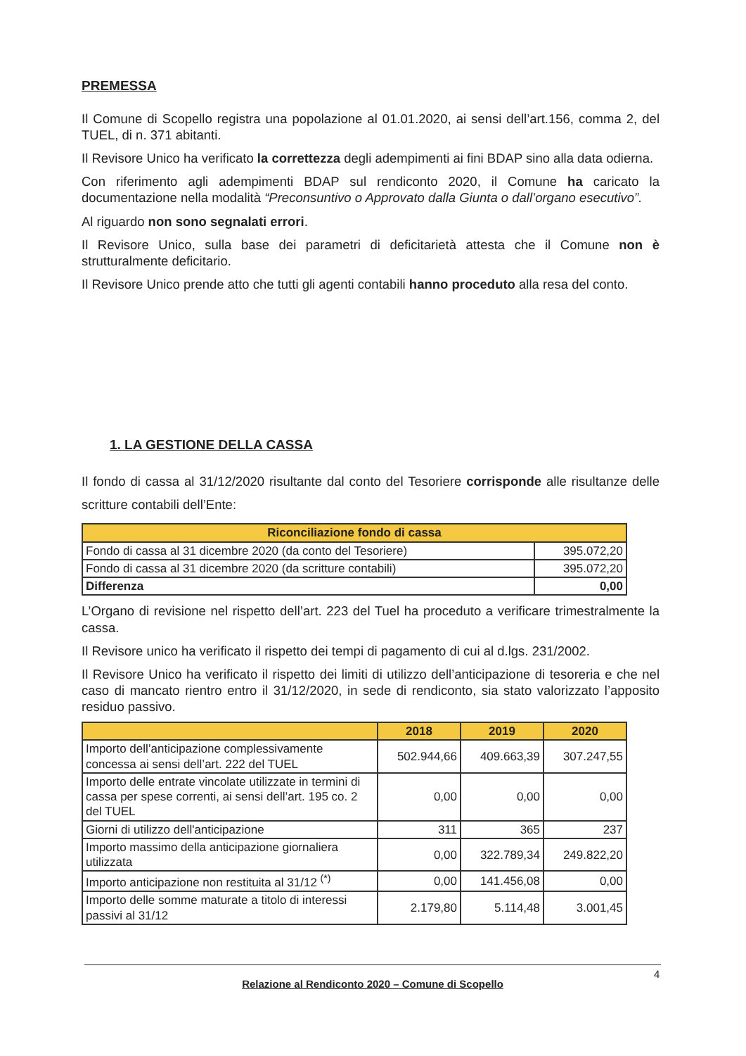PREMESSA
Il Comune di Scopello registra una popolazione al 01.01.2020, ai sensi dell’art.156, comma 2, del TUEL, di n. 371 abitanti.
Il Revisore Unico ha verificato la correttezza degli adempimenti ai fini BDAP sino alla data odierna.
Con riferimento agli adempimenti BDAP sul rendiconto 2020, il Comune ha caricato la documentazione nella modalità “Preconsuntivo o Approvato dalla Giunta o dall’organo esecutivo”.
Al riguardo non sono segnalati errori.
Il Revisore Unico, sulla base dei parametri di deficitarietà attesta che il Comune non è strutturalmente deficitario.
Il Revisore Unico prende atto che tutti gli agenti contabili hanno proceduto alla resa del conto.
1. LA GESTIONE DELLA CASSA
Il fondo di cassa al 31/12/2020 risultante dal conto del Tesoriere corrisponde alle risultanze delle scritture contabili dell’Ente:
| Riconciliazione fondo di cassa | |
| --- | --- |
| Fondo di cassa al 31 dicembre 2020 (da conto del Tesoriere) | 395.072,20 |
| Fondo di cassa al 31 dicembre 2020 (da scritture contabili) | 395.072,20 |
| Differenza | 0,00 |
L’Organo di revisione nel rispetto dell’art. 223 del Tuel ha proceduto a verificare trimestralmente la cassa.
Il Revisore unico ha verificato il rispetto dei tempi di pagamento di cui al d.lgs. 231/2002.
Il Revisore Unico ha verificato il rispetto dei limiti di utilizzo dell’anticipazione di tesoreria e che nel caso di mancato rientro entro il 31/12/2020, in sede di rendiconto, sia stato valorizzato l’apposito residuo passivo.
| | 2018 | 2019 | 2020 |
| --- | --- | --- | --- |
| Importo dell’anticipazione complessivamente concessa ai sensi dell’art. 222 del TUEL | 502.944,66 | 409.663,39 | 307.247,55 |
| Importo delle entrate vincolate utilizzate in termini di cassa per spese correnti, ai sensi dell’art. 195 co. 2 del TUEL | 0,00 | 0,00 | 0,00 |
| Giorni di utilizzo dell'anticipazione | 311 | 365 | 237 |
| Importo massimo della anticipazione giornaliera utilizzata | 0,00 | 322.789,34 | 249.822,20 |
| Importo anticipazione non restituita al 31/12 <sup>(*)</sup> | 0,00 | 141.456,08 | 0,00 |
| Importo delle somme maturate a titolo di interessi passivi al 31/12 | 2.179,80 | 5.114,48 | 3.001,45 |
Relazione al Rendiconto 2020 – Comune di Scopello 4